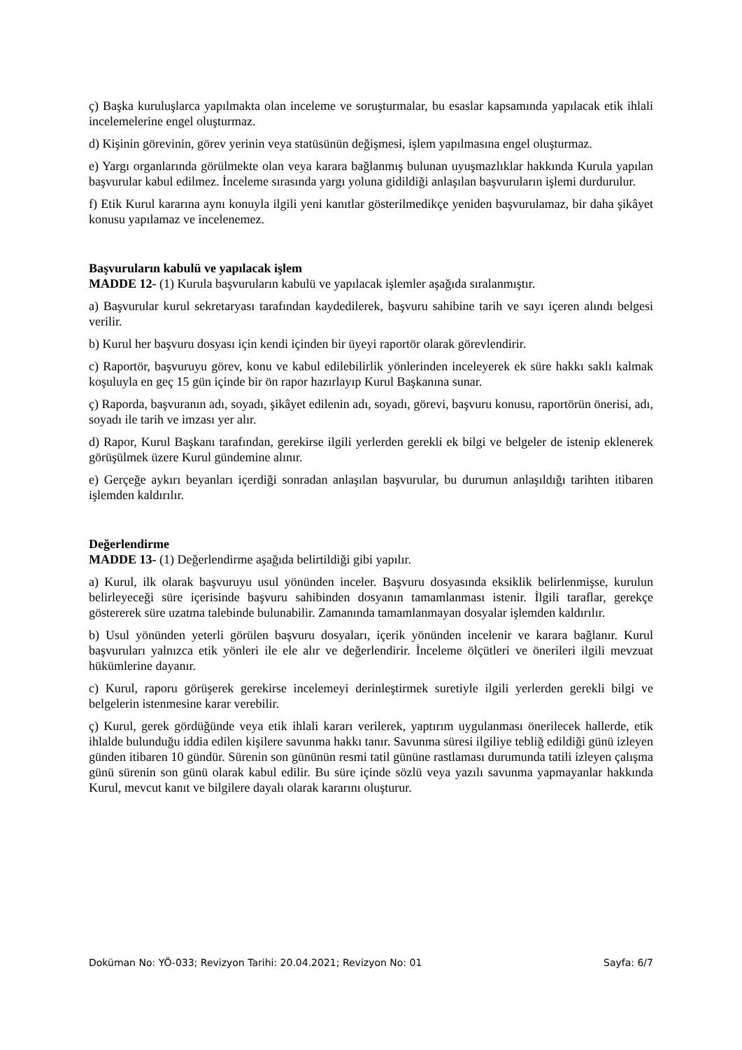ç) Başka kuruluşlarca yapılmakta olan inceleme ve soruşturmalar, bu esaslar kapsamında yapılacak etik ihlali incelemelerine engel oluşturmaz.
d) Kişinin görevinin, görev yerinin veya statüsünün değişmesi, işlem yapılmasına engel oluşturmaz.
e) Yargı organlarında görülmekte olan veya karara bağlanmış bulunan uyuşmazlıklar hakkında Kurula yapılan başvurular kabul edilmez. İnceleme sırasında yargı yoluna gidildiği anlaşılan başvuruların işlemi durdurulur.
f) Etik Kurul kararına aynı konuyla ilgili yeni kanıtlar gösterilmedikçe yeniden başvurulamaz, bir daha şikâyet konusu yapılamaz ve incelenemez.
Başvuruların kabulü ve yapılacak işlem
MADDE 12- (1) Kurula başvuruların kabulü ve yapılacak işlemler aşağıda sıralanmıştır.
a) Başvurular kurul sekretaryası tarafından kaydedilerek, başvuru sahibine tarih ve sayı içeren alındı belgesi verilir.
b) Kurul her başvuru dosyası için kendi içinden bir üyeyi raportör olarak görevlendirir.
c) Raportör, başvuruyu görev, konu ve kabul edilebilirlik yönlerinden inceleyerek ek süre hakkı saklı kalmak koşuluyla en geç 15 gün içinde bir ön rapor hazırlayıp Kurul Başkanına sunar.
ç) Raporda, başvuranın adı, soyadı, şikâyet edilenin adı, soyadı, görevi, başvuru konusu, raportörün önerisi, adı, soyadı ile tarih ve imzası yer alır.
d) Rapor, Kurul Başkanı tarafından, gerekirse ilgili yerlerden gerekli ek bilgi ve belgeler de istenip eklenerek görüşülmek üzere Kurul gündemine alınır.
e) Gerçeğe aykırı beyanları içerdiği sonradan anlaşılan başvurular, bu durumun anlaşıldığı tarihten itibaren işlemden kaldırılır.
Değerlendirme
MADDE 13- (1) Değerlendirme aşağıda belirtildiği gibi yapılır.
a) Kurul, ilk olarak başvuruyu usul yönünden inceler. Başvuru dosyasında eksiklik belirlenmişse, kurulun belirleyeceği süre içerisinde başvuru sahibinden dosyanın tamamlanması istenir. İlgili taraflar, gerekçe göstererek süre uzatma talebinde bulunabilir. Zamanında tamamlanmayan dosyalar işlemden kaldırılır.
b) Usul yönünden yeterli görülen başvuru dosyaları, içerik yönünden incelenir ve karara bağlanır. Kurul başvuruları yalnızca etik yönleri ile ele alır ve değerlendirir. İnceleme ölçütleri ve önerileri ilgili mevzuat hükümlerine dayanır.
c) Kurul, raporu görüşerek gerekirse incelemeyi derinleştirmek suretiyle ilgili yerlerden gerekli bilgi ve belgelerin istenmesine karar verebilir.
ç) Kurul, gerek gördüğünde veya etik ihlali kararı verilerek, yaptırım uygulanması önerilecek hallerde, etik ihlalde bulunduğu iddia edilen kişilere savunma hakkı tanır. Savunma süresi ilgiliye tebliğ edildiği günü izleyen günden itibaren 10 gündür. Sürenin son gününün resmi tatil gününe rastlaması durumunda tatili izleyen çalışma günü sürenin son günü olarak kabul edilir. Bu süre içinde sözlü veya yazılı savunma yapmayanlar hakkında Kurul, mevcut kanıt ve bilgilere dayalı olarak kararını oluşturur.
Doküman No: YÖ-033; Revizyon Tarihi: 20.04.2021; Revizyon No: 01 Sayfa: 6/7